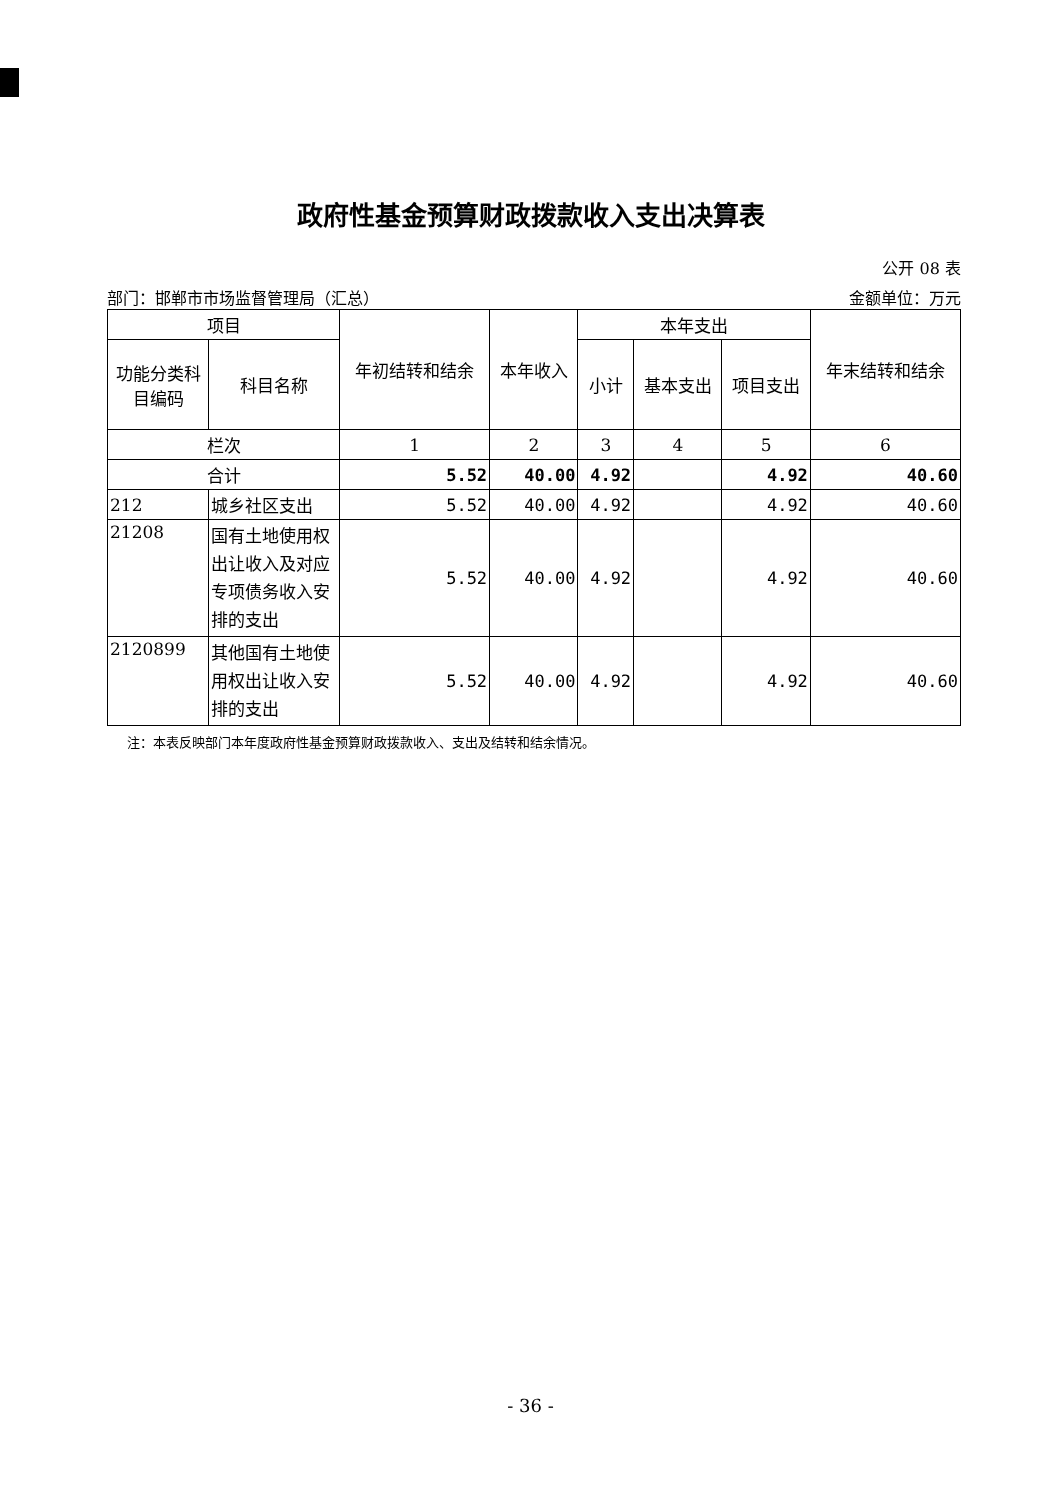政府性基金预算财政拨款收入支出决算表
公开 08 表
部门：邯郸市市场监督管理局（汇总） 金额单位：万元
| 项目 | | 年初结转和结余 | 本年收入 | 本年支出 | | | 年末结转和结余 |
| --- | --- | --- | --- | --- | --- | --- | --- |
| 功能分类科目编码 | 科目名称 | | | 小计 | 基本支出 | 项目支出 | |
| 栏次 | | 1 | 2 | 3 | 4 | 5 | 6 |
| 合计 | | 5.52 | 40.00 | 4.92 | | 4.92 | 40.60 |
| 212 | 城乡社区支出 | 5.52 | 40.00 | 4.92 | | 4.92 | 40.60 |
| 21208 | 国有土地使用权出让收入及对应专项债务收入安排的支出 | 5.52 | 40.00 | 4.92 | | 4.92 | 40.60 |
| 2120899 | 其他国有土地使用权出让收入安排的支出 | 5.52 | 40.00 | 4.92 | | 4.92 | 40.60 |
注：本表反映部门本年度政府性基金预算财政拨款收入、支出及结转和结余情况。
- 36 -